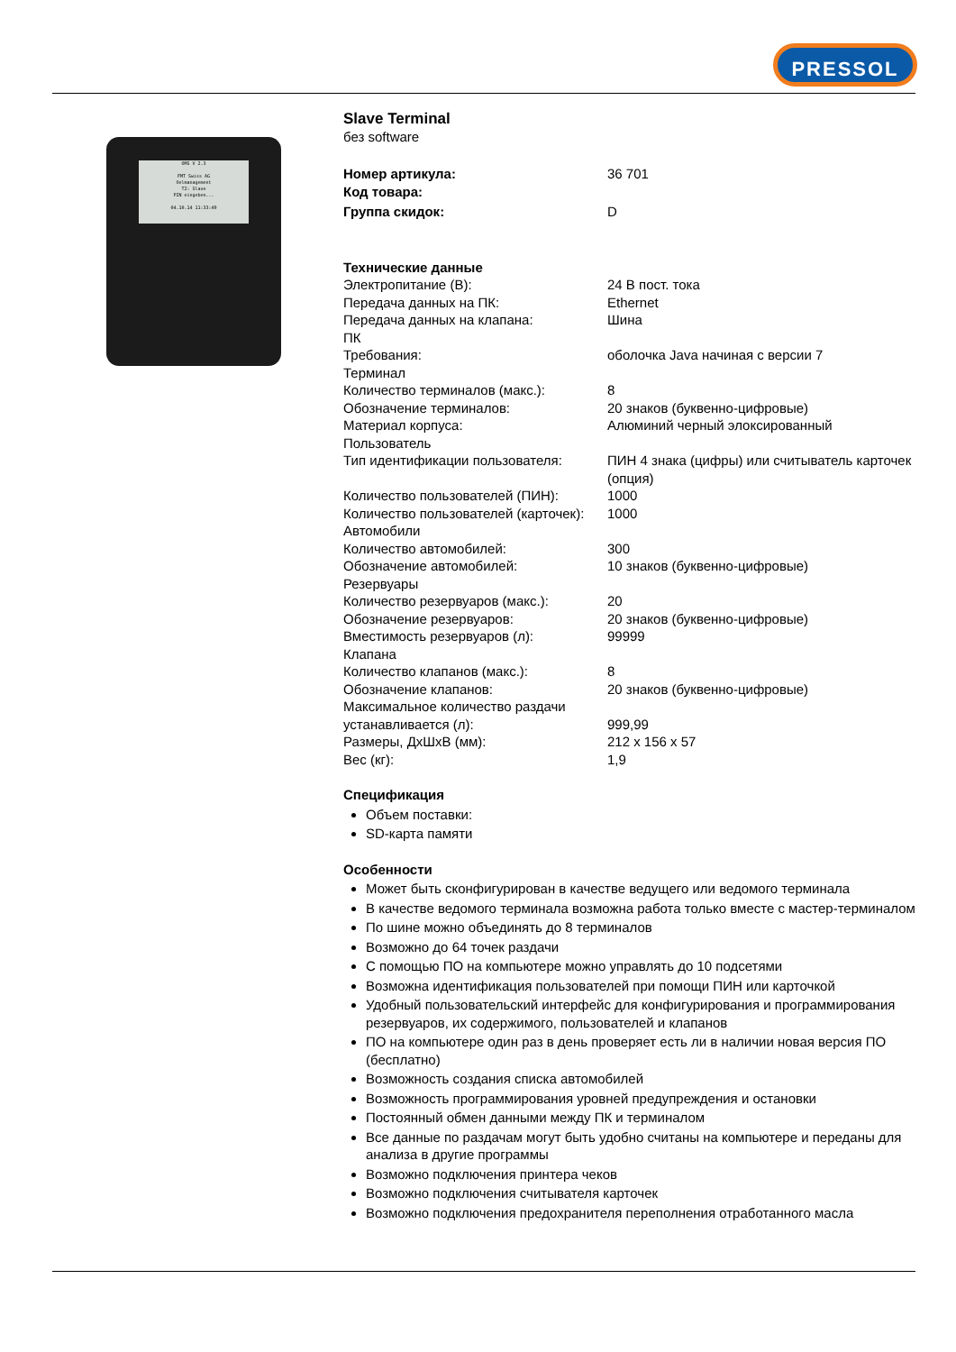PRESSOL
OMS V 2.3
FMT Swiss AG
Oelmanagement
T2: Slave
PIN eingeben...
04.10.14 11:33:49
Slave Terminal
без software
| Номер артикула: | 36 701 |
| Код товара: | |
| Группа скидок: | D |
Технические данные
| Электропитание (В): | 24 В пост. тока |
| Передача данных на ПК: | Ethernet |
| Передача данных на клапана: | Шина |
| ПК | |
| Требования: | оболочка Java начиная с версии 7 |
| Терминал | |
| Количество терминалов (макс.): | 8 |
| Обозначение терминалов: | 20 знаков (буквенно-цифровые) |
| Материал корпуса: | Алюминий черный элоксированный |
| Пользователь | |
| Тип идентификации пользователя: | ПИН 4 знака (цифры) или считыватель карточек (опция) |
| Количество пользователей (ПИН): | 1000 |
| Количество пользователей (карточек): | 1000 |
| Автомобили | |
| Количество автомобилей: | 300 |
| Обозначение автомобилей: | 10 знаков (буквенно-цифровые) |
| Резервуары | |
| Количество резервуаров (макс.): | 20 |
| Обозначение резервуаров: | 20 знаков (буквенно-цифровые) |
| Вместимость резервуаров (л): | 99999 |
| Клапана | |
| Количество клапанов (макс.): | 8 |
| Обозначение клапанов: | 20 знаков (буквенно-цифровые) |
| Максимальное количество раздачи устанавливается (л): | 999,99 |
| Размеры, ДхШхВ (мм): | 212 x 156 x 57 |
| Вес (кг): | 1,9 |
Спецификация
Объем поставки:
SD-карта памяти
Особенности
Может быть сконфигурирован в качестве ведущего или ведомого терминала
В качестве ведомого терминала возможна работа только вместе с мастер-терминалом
По шине можно объединять до 8 терминалов
Возможно до 64 точек раздачи
С помощью ПО на компьютере можно управлять до 10 подсетями
Возможна идентификация пользователей при помощи ПИН или карточкой
Удобный пользовательский интерфейс для конфигурирования и программирования резервуаров, их содержимого, пользователей и клапанов
ПО на компьютере один раз в день проверяет есть ли в наличии новая версия ПО (бесплатно)
Возможность создания списка автомобилей
Возможность программирования уровней предупреждения и остановки
Постоянный обмен данными между ПК и терминалом
Все данные по раздачам могут быть удобно считаны на компьютере и переданы для анализа в другие программы
Возможно подключения принтера чеков
Возможно подключения считывателя карточек
Возможно подключения предохранителя переполнения отработанного масла